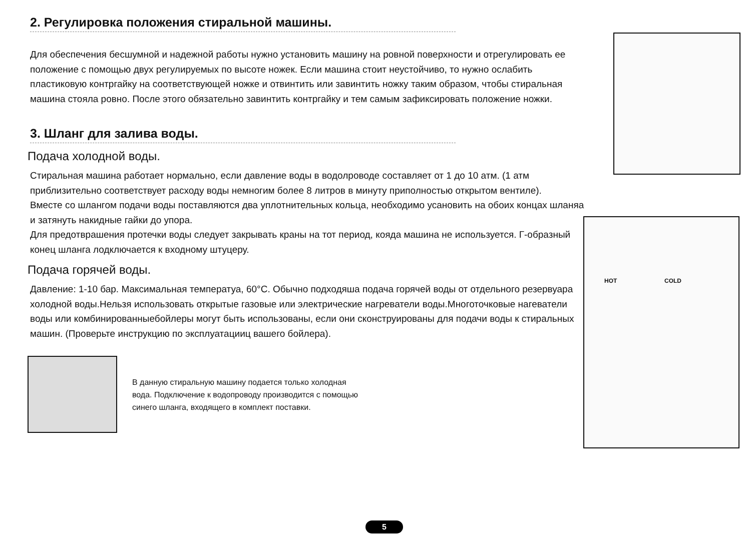2. Регулировка положения стиральной машины.
Для обеспечения бесшумной и надежной работы нужно установить машину на ровной поверхности и отрегулировать ее положение с помощью двух регулируемых по высоте ножек. Если машина стоит неустойчиво, то нужно ослабить пластиковую контргайку на соответствующей ножке и отвинтить или завинтить ножку таким образом, чтобы стиральная машина стояла ровно. После этого обязательно завинтить контргайку и тем самым зафиксировать положение ножки.
3. Шланг для залива воды.
Подача холодной воды.
Стиральная машина работает нормально, если давление воды в водолроводе составляет от 1 до 10 атм. (1 атм приблизительно соответствует расходу воды немногим более 8 литров в минуту приполностью открытом вентиле).
Вместе со шлангом подачи воды поставляются два уплотнительных кольца, необходимо усановить на обоих концах шланяа и затянуть накидные гайки до упора.
Для предотврашения протечки воды следует закрывать краны на тот период, кояда машина не используется. Г-образный конец шланга лодключается к входному штуцеру.
Подача горячей воды.
Давление: 1-10 бар. Максимальная температуа, 60°С. Обычно подходяша подача горячей воды от отдельного резервуара холодной воды.Нельзя использовать открытые газовые или электрические нагреватели воды.Многоточковые нагеватели воды или комбинированныебойлеры могут быть использованы, если они сконструированы для подачи воды к стиральных машин. (Проверьте инструкцию по эксплуатацииц вашего бойлера).
В данную стиральную машину подается только холодная
вода. Подключение к водопроводу производится с помощью
синего шланга, входящего в комплект поставки.
HOT COLD
5